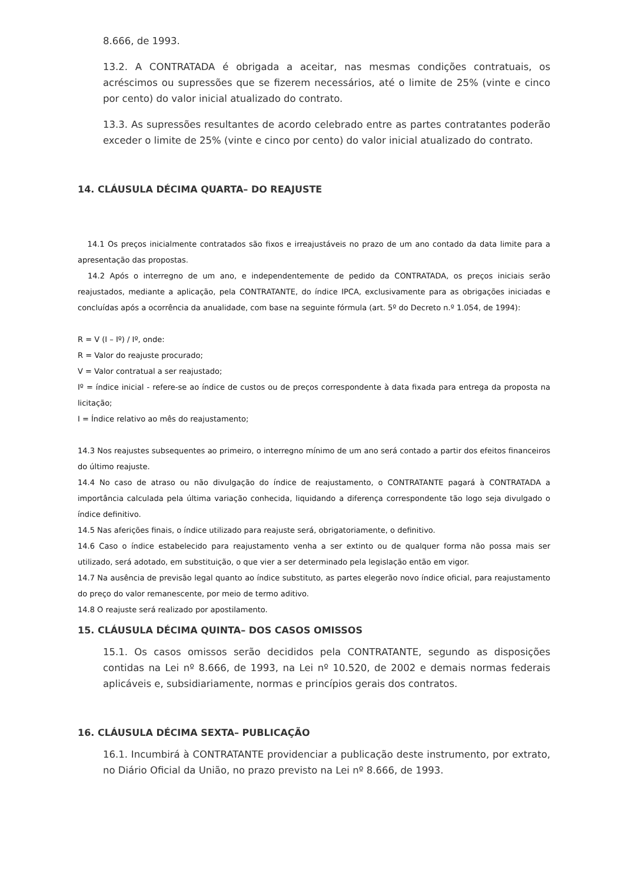8.666, de 1993.
13.2. A CONTRATADA é obrigada a aceitar, nas mesmas condições contratuais, os acréscimos ou supressões que se fizerem necessários, até o limite de 25% (vinte e cinco por cento) do valor inicial atualizado do contrato.
13.3. As supressões resultantes de acordo celebrado entre as partes contratantes poderão exceder o limite de 25% (vinte e cinco por cento) do valor inicial atualizado do contrato.
14. CLÁUSULA DÉCIMA QUARTA– DO REAJUSTE
14.1 Os preços inicialmente contratados são fixos e irreajustáveis no prazo de um ano contado da data limite para a apresentação das propostas.
14.2 Após o interregno de um ano, e independentemente de pedido da CONTRATADA, os preços iniciais serão reajustados, mediante a aplicação, pela CONTRATANTE, do índice IPCA, exclusivamente para as obrigações iniciadas e concluídas após a ocorrência da anualidade, com base na seguinte fórmula (art. 5º do Decreto n.º 1.054, de 1994):
R = V (I – Iº) / Iº, onde:
R = Valor do reajuste procurado;
V = Valor contratual a ser reajustado;
Iº = índice inicial - refere-se ao índice de custos ou de preços correspondente à data fixada para entrega da proposta na licitação;
I = Índice relativo ao mês do reajustamento;
14.3 Nos reajustes subsequentes ao primeiro, o interregno mínimo de um ano será contado a partir dos efeitos financeiros do último reajuste.
14.4 No caso de atraso ou não divulgação do índice de reajustamento, o CONTRATANTE pagará à CONTRATADA a importância calculada pela última variação conhecida, liquidando a diferença correspondente tão logo seja divulgado o índice definitivo.
14.5 Nas aferições finais, o índice utilizado para reajuste será, obrigatoriamente, o definitivo.
14.6 Caso o índice estabelecido para reajustamento venha a ser extinto ou de qualquer forma não possa mais ser utilizado, será adotado, em substituição, o que vier a ser determinado pela legislação então em vigor.
14.7 Na ausência de previsão legal quanto ao índice substituto, as partes elegerão novo índice oficial, para reajustamento do preço do valor remanescente, por meio de termo aditivo.
14.8 O reajuste será realizado por apostilamento.
15. CLÁUSULA DÉCIMA QUINTA– DOS CASOS OMISSOS
15.1. Os casos omissos serão decididos pela CONTRATANTE, segundo as disposições contidas na Lei nº 8.666, de 1993, na Lei nº 10.520, de 2002 e demais normas federais aplicáveis e, subsidiariamente, normas e princípios gerais dos contratos.
16. CLÁUSULA DÉCIMA SEXTA– PUBLICAÇÃO
16.1. Incumbirá à CONTRATANTE providenciar a publicação deste instrumento, por extrato, no Diário Oficial da União, no prazo previsto na Lei nº 8.666, de 1993.